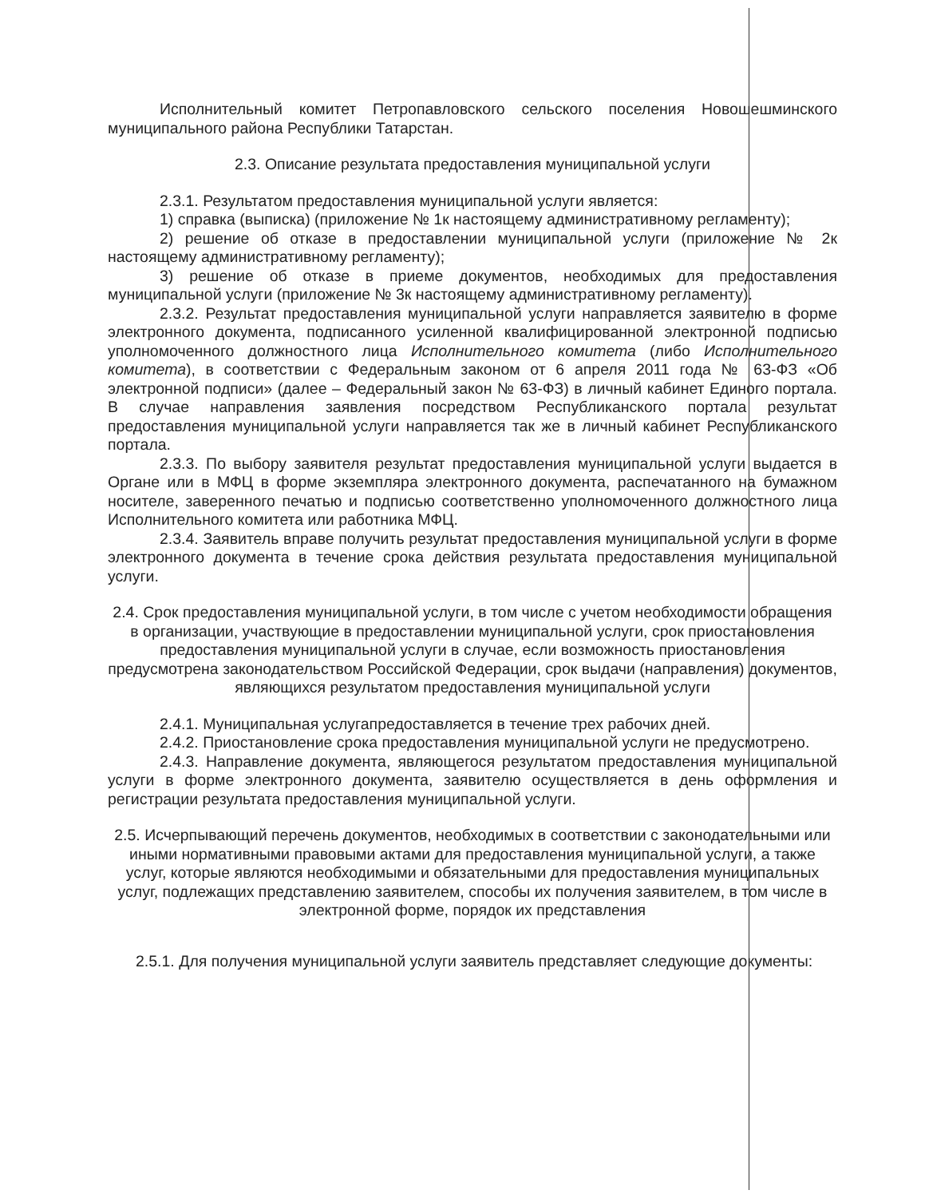Исполнительный комитет Петропавловского сельского поселения Новошешминского муниципального района Республики Татарстан.
2.3. Описание результата предоставления муниципальной услуги
2.3.1. Результатом предоставления муниципальной услуги является:
1) справка (выписка) (приложение № 1к настоящему административному регламенту);
2) решение об отказе в предоставлении муниципальной услуги (приложение № 2к настоящему административному регламенту);
3) решение об отказе в приеме документов, необходимых для предоставления муниципальной услуги (приложение № 3к настоящему административному регламенту).
2.3.2. Результат предоставления муниципальной услуги направляется заявителю в форме электронного документа, подписанного усиленной квалифицированной электронной подписью уполномоченного должностного лица Исполнительного комитета (либо Исполнительного комитета), в соответствии с Федеральным законом от 6 апреля 2011 года № 63-ФЗ «Об электронной подписи» (далее – Федеральный закон № 63-ФЗ) в личный кабинет Единого портала. В случае направления заявления посредством Республиканского портала результат предоставления муниципальной услуги направляется так же в личный кабинет Республиканского портала.
2.3.3. По выбору заявителя результат предоставления муниципальной услуги выдается в Органе или в МФЦ в форме экземпляра электронного документа, распечатанного на бумажном носителе, заверенного печатью и подписью соответственно уполномоченного должностного лица Исполнительного комитета или работника МФЦ.
2.3.4. Заявитель вправе получить результат предоставления муниципальной услуги в форме электронного документа в течение срока действия результата предоставления муниципальной услуги.
2.4. Срок предоставления муниципальной услуги, в том числе с учетом необходимости обращения в организации, участвующие в предоставлении муниципальной услуги, срок приостановления предоставления муниципальной услуги в случае, если возможность приостановления предусмотрена законодательством Российской Федерации, срок выдачи (направления) документов, являющихся результатом предоставления муниципальной услуги
2.4.1. Муниципальная услугапредоставляется в течение трех рабочих дней.
2.4.2. Приостановление срока предоставления муниципальной услуги не предусмотрено.
2.4.3. Направление документа, являющегося результатом предоставления муниципальной услуги в форме электронного документа, заявителю осуществляется в день оформления и регистрации результата предоставления муниципальной услуги.
2.5. Исчерпывающий перечень документов, необходимых в соответствии с законодательными или иными нормативными правовыми актами для предоставления муниципальной услуги, а также услуг, которые являются необходимыми и обязательными для предоставления муниципальных услуг, подлежащих представлению заявителем, способы их получения заявителем, в том числе в электронной форме, порядок их представления
2.5.1. Для получения муниципальной услуги заявитель представляет следующие документы: